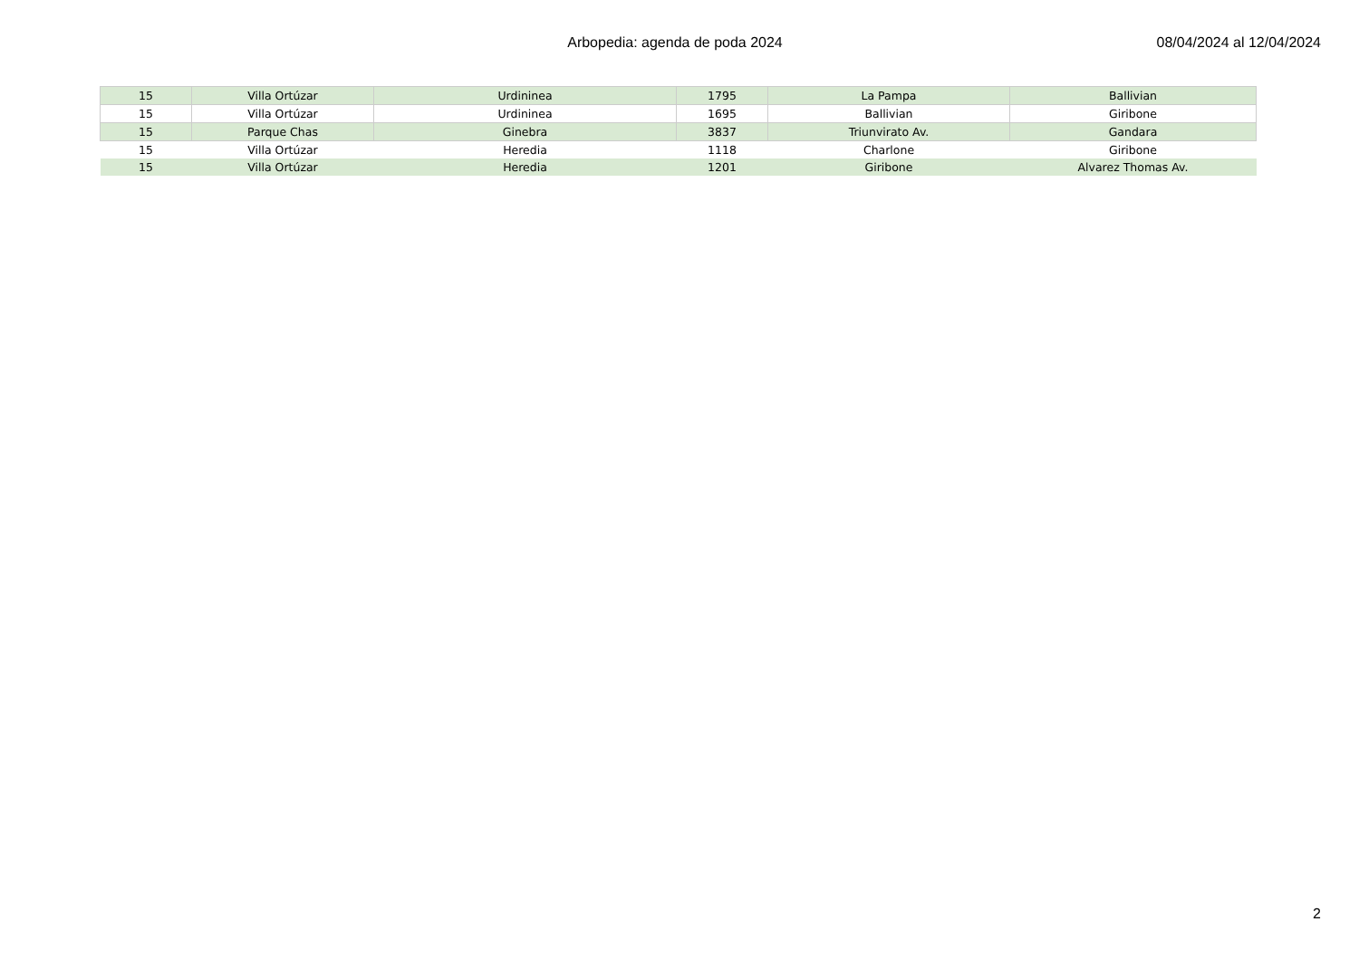Arbopedia: agenda de poda 2024 08/04/2024 al 12/04/2024
| 15 | Villa Ortúzar | Urdininea | 1795 | La Pampa | Ballivian |
| 15 | Villa Ortúzar | Urdininea | 1695 | Ballivian | Giribone |
| 15 | Parque Chas | Ginebra | 3837 | Triunvirato Av. | Gandara |
| 15 | Villa Ortúzar | Heredia | 1118 | Charlone | Giribone |
| 15 | Villa Ortúzar | Heredia | 1201 | Giribone | Alvarez Thomas Av. |
2